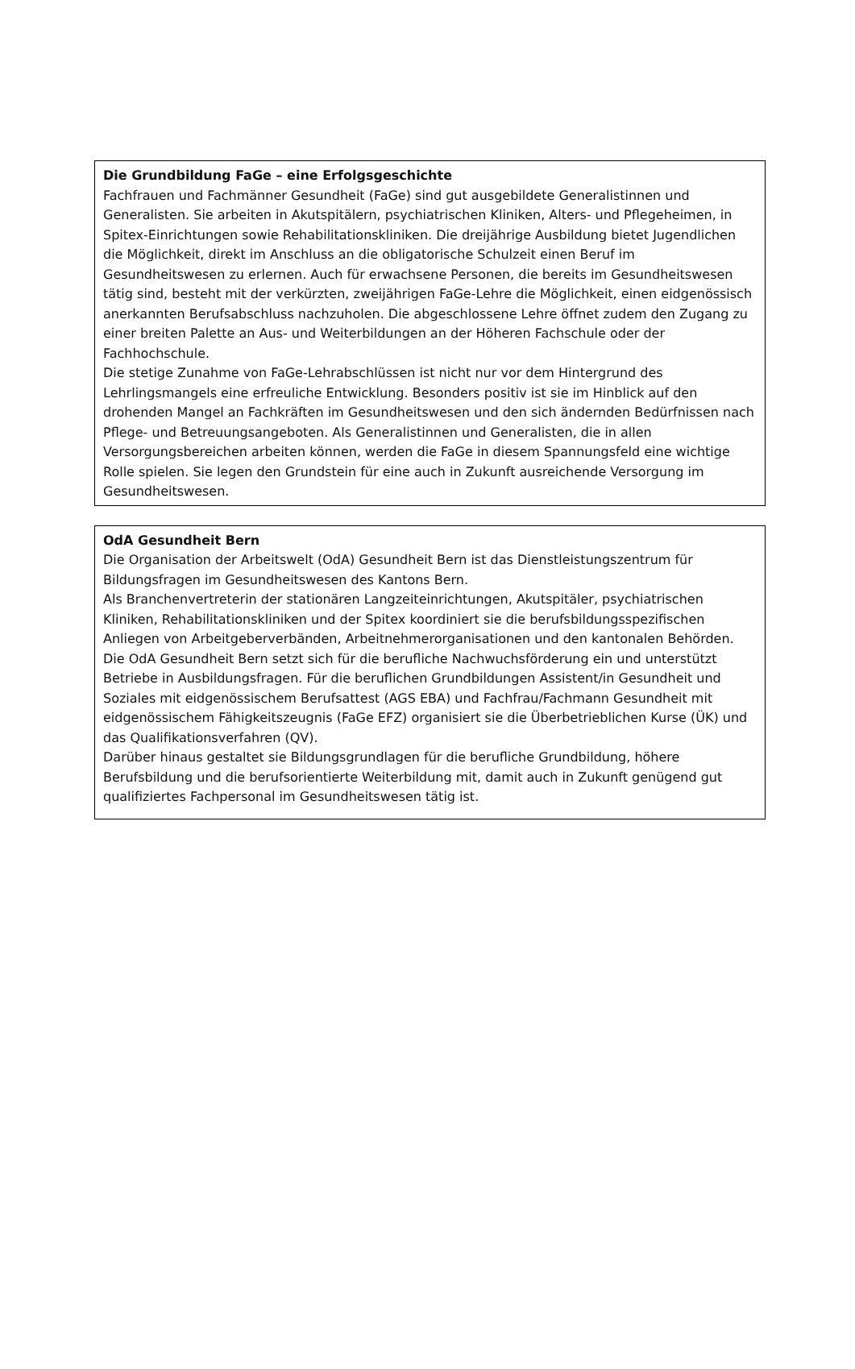Die Grundbildung FaGe – eine Erfolgsgeschichte
Fachfrauen und Fachmänner Gesundheit (FaGe) sind gut ausgebildete Generalistinnen und Generalisten. Sie arbeiten in Akutspitälern, psychiatrischen Kliniken, Alters- und Pflegeheimen, in Spitex-Einrichtungen sowie Rehabilitationskliniken. Die dreijährige Ausbildung bietet Jugendlichen die Möglichkeit, direkt im Anschluss an die obligatorische Schulzeit einen Beruf im Gesundheitswesen zu erlernen. Auch für erwachsene Personen, die bereits im Gesundheitswesen tätig sind, besteht mit der verkürzten, zweijährigen FaGe-Lehre die Möglichkeit, einen eidgenössisch anerkannten Berufsabschluss nachzuholen. Die abgeschlossene Lehre öffnet zudem den Zugang zu einer breiten Palette an Aus- und Weiterbildungen an der Höheren Fachschule oder der Fachhochschule.
Die stetige Zunahme von FaGe-Lehrabschlüssen ist nicht nur vor dem Hintergrund des Lehrlingsmangels eine erfreuliche Entwicklung. Besonders positiv ist sie im Hinblick auf den drohenden Mangel an Fachkräften im Gesundheitswesen und den sich ändernden Bedürfnissen nach Pflege- und Betreuungsangeboten. Als Generalistinnen und Generalisten, die in allen Versorgungsbereichen arbeiten können, werden die FaGe in diesem Spannungsfeld eine wichtige Rolle spielen. Sie legen den Grundstein für eine auch in Zukunft ausreichende Versorgung im Gesundheitswesen.
OdA Gesundheit Bern
Die Organisation der Arbeitswelt (OdA) Gesundheit Bern ist das Dienstleistungszentrum für Bildungsfragen im Gesundheitswesen des Kantons Bern.
Als Branchenvertreterin der stationären Langzeiteinrichtungen, Akutspitäler, psychiatrischen Kliniken, Rehabilitationskliniken und der Spitex koordiniert sie die berufsbildungsspezifischen Anliegen von Arbeitgeberverbänden, Arbeitnehmerorganisationen und den kantonalen Behörden.
Die OdA Gesundheit Bern setzt sich für die berufliche Nachwuchsförderung ein und unterstützt Betriebe in Ausbildungsfragen. Für die beruflichen Grundbildungen Assistent/in Gesundheit und Soziales mit eidgenössischem Berufsattest (AGS EBA) und Fachfrau/Fachmann Gesundheit mit eidgenössischem Fähigkeitszeugnis (FaGe EFZ) organisiert sie die Überbetrieblichen Kurse (ÜK) und das Qualifikationsverfahren (QV).
Darüber hinaus gestaltet sie Bildungsgrundlagen für die berufliche Grundbildung, höhere Berufsbildung und die berufsorientierte Weiterbildung mit, damit auch in Zukunft genügend gut qualifiziertes Fachpersonal im Gesundheitswesen tätig ist.